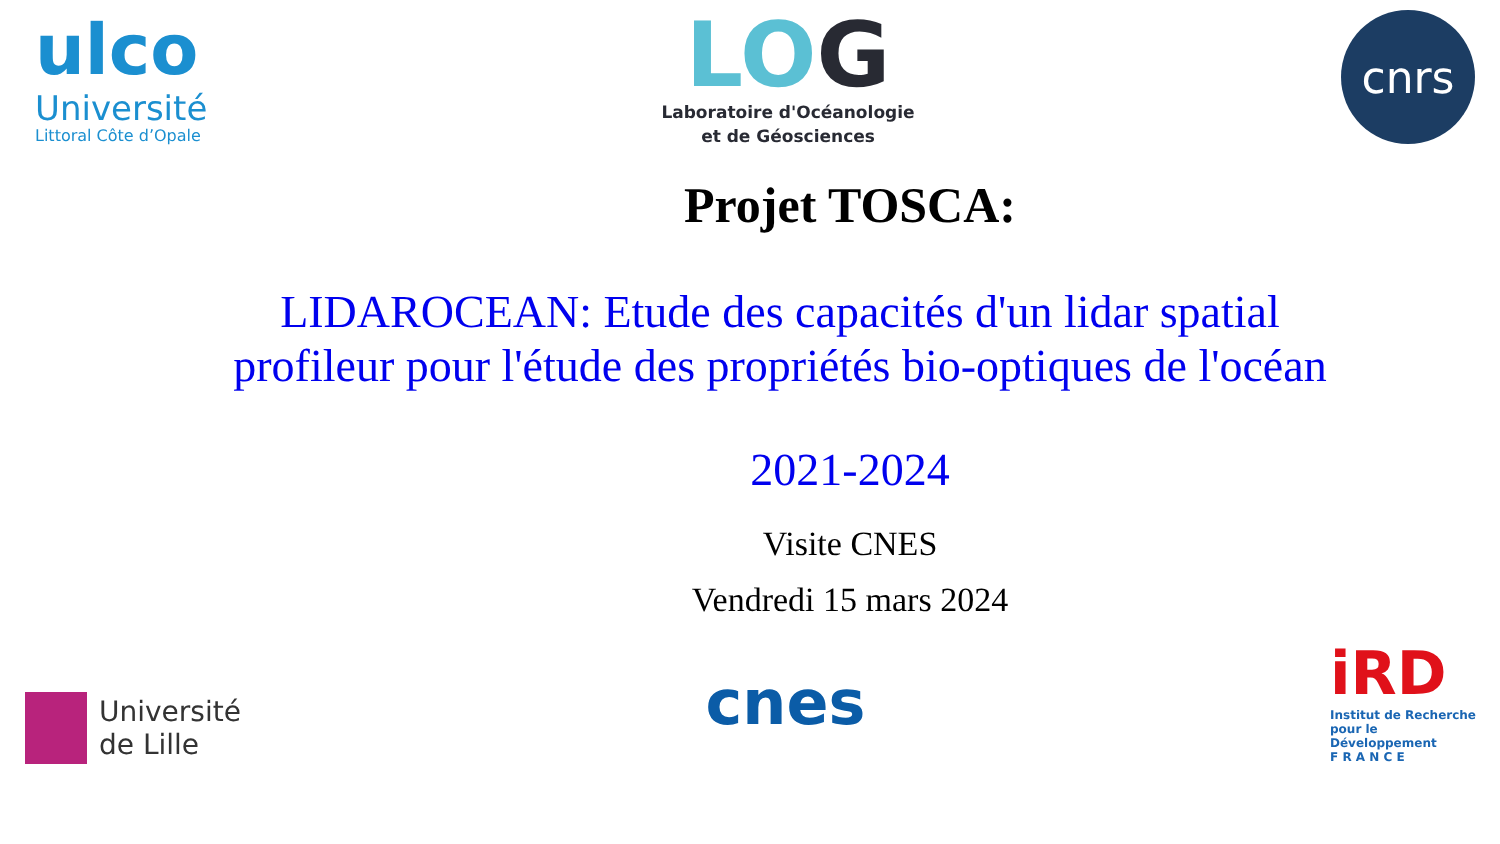ulco
Université
Littoral Côte d’Opale
LOG
Laboratoire d'Océanologie
et de Géosciences
cnrs
Projet TOSCA:
LIDAROCEAN: Etude des capacités d'un lidar spatial profileur pour l'étude des propriétés bio-optiques de l'océan
2021-2024
Visite CNES
Vendredi 15 mars 2024
Université
de Lille
cnes
iRD
Institut de Recherche
pour le Développement
F R A N C E